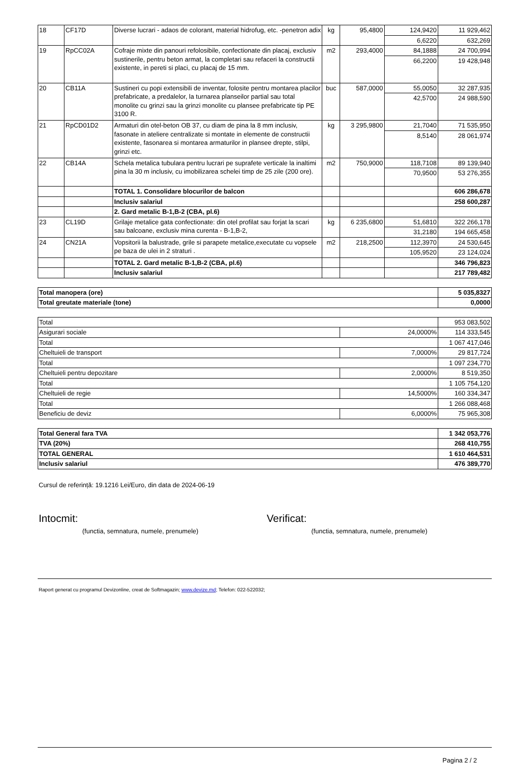| 18 | CF17D | Diverse lucrari - adaos de colorant, material hidrofug, etc. -penetron adix | kg | 95,4800 | 124,9420 | 11 929,462 |
| | | | | | 6,6220 | 632,269 |
| 19 | RpCC02A | Cofraje mixte din panouri refolosibile, confectionate din placaj, exclusiv sustinerile, pentru beton armat, la completari sau refaceri la constructii existente, in pereti si placi, cu placaj de 15 mm. | m2 | 293,4000 | 84,1888 | 24 700,994 |
| | | | | | 66,2200 | 19 428,948 |
| 20 | CB11A | Sustineri cu popi extensibili de inventar, folosite pentru montarea placilor prefabricate, a predalelor, la turnarea planseilor partial sau total monolite cu grinzi sau la grinzi monolite cu plansee prefabricate tip PE 3100 R. | buc | 587,0000 | 55,0050 | 32 287,935 |
| | | | | | 42,5700 | 24 988,590 |
| 21 | RpCD01D2 | Armaturi din otel-beton OB 37, cu diam de pina la 8 mm inclusiv, fasonate in ateliere centralizate si montate in elemente de constructii existente, fasonarea si montarea armaturilor in plansee drepte, stilpi, grinzi etc. | kg | 3 295,9800 | 21,7040 | 71 535,950 |
| | | | | | 8,5140 | 28 061,974 |
| 22 | CB14A | Schela metalica tubulara pentru lucrari pe suprafete verticale la inaltimi pina la 30 m inclusiv, cu imobilizarea schelei timp de 25 zile (200 ore). | m2 | 750,9000 | 118,7108 | 89 139,940 |
| | | | | | 70,9500 | 53 276,355 |
| | | TOTAL 1. Consolidare blocurilor de balcon | | | | 606 286,678 |
| | | Inclusiv salariul | | | | 258 600,287 |
| | | 2. Gard metalic B-1,B-2 (CBA, pl.6) | | | | |
| 23 | CL19D | Grilaje metalice gata confectionate: din otel profilat sau forjat la scari sau balcoane, exclusiv mina curenta - B-1,B-2, | kg | 6 235,6800 | 51,6810 | 322 266,178 |
| | | | | | 31,2180 | 194 665,458 |
| 24 | CN21A | Vopsitorii la balustrade, grile si parapete metalice,executate cu vopsele pe baza de ulei in 2 straturi . | m2 | 218,2500 | 112,3970 | 24 530,645 |
| | | | | | 105,9520 | 23 124,024 |
| | | TOTAL 2. Gard metalic B-1,B-2 (CBA, pl.6) | | | | 346 796,823 |
| | | Inclusiv salariul | | | | 217 789,482 |
| Total manopera (ore) | 5 035,8327 |
| Total greutate materiale (tone) | 0,0000 |
| Total | | 953 083,502 |
| Asigurari sociale | 24,0000% | 114 333,545 |
| Total | | 1 067 417,046 |
| Cheltuieli de transport | 7,0000% | 29 817,724 |
| Total | | 1 097 234,770 |
| Cheltuieli pentru depozitare | 2,0000% | 8 519,350 |
| Total | | 1 105 754,120 |
| Cheltuieli de regie | 14,5000% | 160 334,347 |
| Total | | 1 266 088,468 |
| Beneficiu de deviz | 6,0000% | 75 965,308 |
| Total General fara TVA | 1 342 053,776 |
| TVA (20%) | 268 410,755 |
| TOTAL GENERAL | 1 610 464,531 |
| Inclusiv salariul | 476 389,770 |
Cursul de referință: 19.1216 Lei/Euro, din data de 2024-06-19
Intocmit: Verificat:
(functia, semnatura, numele, prenumele) (functia, semnatura, numele, prenumele)
Raport generat cu programul Devizonline, creat de Softmagazin; www.devize.md; Telefon: 022-522032;
Pagina 2 / 2